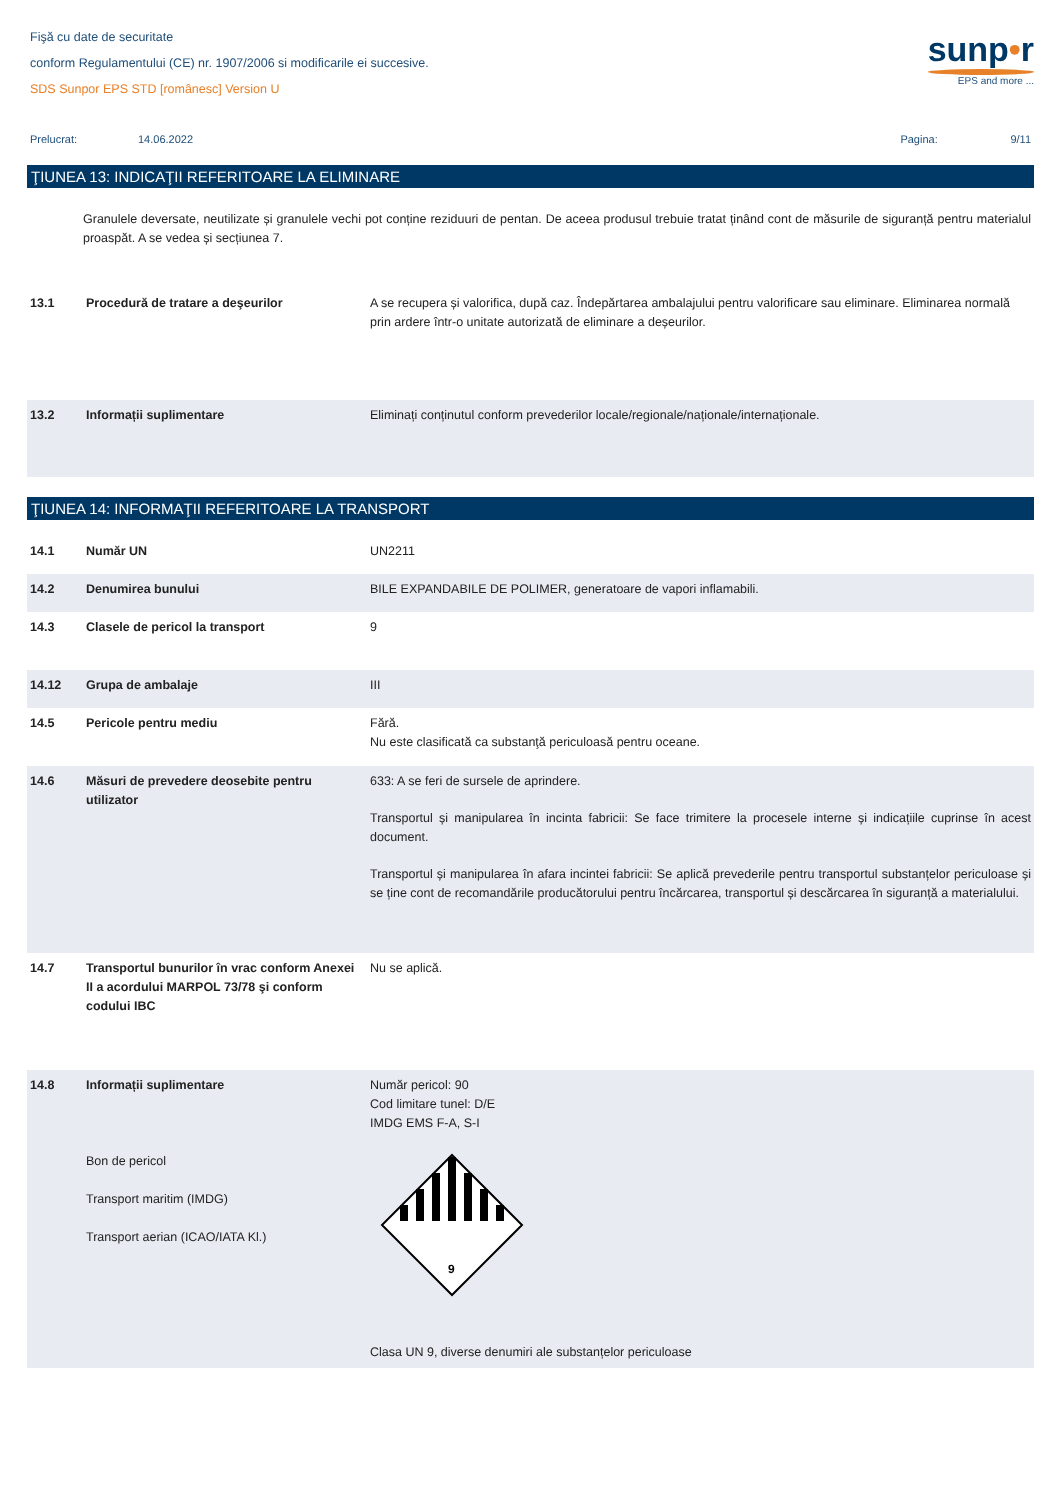Fişă cu date de securitate
conform Regulamentului (CE) nr. 1907/2006 si modificarile ei succesive.
SDS Sunpor EPS STD [românesc] Version U
sunp•r
EPS and more ...
Prelucrat: 14.06.2022 Pagina: 9/11
ŢIUNEA 13: INDICAŢII REFERITOARE LA ELIMINARE
Granulele deversate, neutilizate și granulele vechi pot conține reziduuri de pentan. De aceea produsul trebuie tratat ținând cont de măsurile de siguranță pentru materialul proaspăt. A se vedea și secțiunea 7.
| 13.1 | Procedură de tratare a deşeurilor | A se recupera și valorifica, după caz. Îndepărtarea ambalajului pentru valorificare sau eliminare. Eliminarea normală prin ardere într-o unitate autorizată de eliminare a deșeurilor. |
| 13.2 | Informații suplimentare | Eliminați conținutul conform prevederilor locale/regionale/naționale/internaționale. |
ŢIUNEA 14: INFORMAŢII REFERITOARE LA TRANSPORT
| 14.1 | Număr UN | UN2211 |
| 14.2 | Denumirea bunului | BILE EXPANDABILE DE POLIMER, generatoare de vapori inflamabili. |
| 14.3 | Clasele de pericol la transport | 9 |
| 14.12 | Grupa de ambalaje | III |
| 14.5 | Pericole pentru mediu | Fără. Nu este clasificată ca substanţă periculoasă pentru oceane. |
| 14.6 | Măsuri de prevedere deosebite pentru utilizator | 633: A se feri de sursele de aprindere. Transportul și manipularea în incinta fabricii: Se face trimitere la procesele interne și indicațiile cuprinse în acest document. Transportul și manipularea în afara incintei fabricii: Se aplică prevederile pentru transportul substanțelor periculoase și se ține cont de recomandările producătorului pentru încărcarea, transportul și descărcarea în siguranță a materialului. |
| 14.7 | Transportul bunurilor în vrac conform Anexei II a acordului MARPOL 73/78 şi conform codului IBC | Nu se aplică. |
| 14.8 | Informații suplimentare Bon de pericol Transport maritim (IMDG) Transport aerian (ICAO/IATA Kl.) | Număr pericol: 90 Cod limitare tunel: D/E IMDG EMS F-A, S-I 9 Clasa UN 9, diverse denumiri ale substanțelor periculoase |